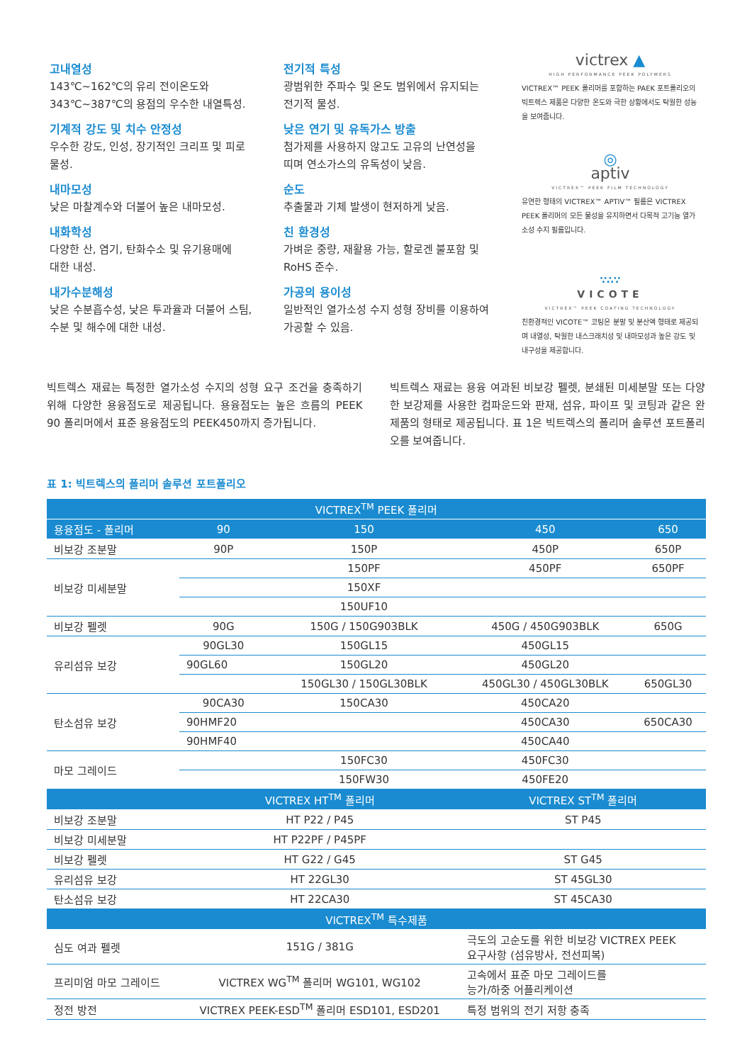고내열성
143℃~162℃의 유리 전이온도와
343℃~387℃의 용점의 우수한 내열특성.
기계적 강도 및 치수 안정성
우수한 강도, 인성, 장기적인 크리프 및 피로
물성.
내마모성
낮은 마찰계수와 더불어 높은 내마모성.
내화학성
다양한 산, 염기, 탄화수소 및 유기용매에
대한 내성.
내가수분해성
낮은 수분흡수성, 낮은 투과율과 더불어 스팀,
수분 및 해수에 대한 내성.
전기적 특성
광범위한 주파수 및 온도 범위에서 유지되는
전기적 물성.
낮은 연기 및 유독가스 방출
첨가제를 사용하지 않고도 고유의 난연성을
띠며 연소가스의 유독성이 낮음.
순도
추출물과 기체 발생이 현저하게 낮음.
친 환경성
가벼운 중량, 재활용 가능, 할로겐 불포함 및
RoHS 준수.
가공의 용이성
일반적인 열가소성 수지 성형 장비를 이용하여
가공할 수 있음.
victrex ▲
HIGH PERFORMANCE PEEK POLYMERS
VICTREX™ PEEK 폴리머를 포함하는 PAEK 포트폴리오의 빅트렉스 제품은 다양한 온도와 극한 상황에서도 탁월한 성능을 보여줍니다.
◎
aptiv
VICTREX™ PEEK FILM TECHNOLOGY
유연한 형태의 VICTREX™ APTIV™ 필름은 VICTREX PEEK 폴리머의 모든 물성을 유지하면서 다목적 고기능 열가소성 수지 필름입니다.
∵∴∵
VICOTE
VICTREX™ PEEK COATING TECHNOLOGY
친환경적인 VICOTE™ 코팅은 분말 및 분산액 형태로 제공되며 내열성, 탁월한 내스크래치성 및 내마모성과 높은 강도 및 내구성을 제공합니다.
빅트렉스 재료는 특정한 열가소성 수지의 성형 요구 조건을 충족하기 위해 다양한 용융점도로 제공됩니다. 용융점도는 높은 흐름의 PEEK 90 폴리머에서 표준 용융점도의 PEEK450까지 증가됩니다.
빅트렉스 재료는 용융 여과된 비보강 펠렛, 분쇄된 미세분말 또는 다양한 보강제를 사용한 컴파운드와 판재, 섬유, 파이프 및 코팅과 같은 완제품의 형태로 제공됩니다. 표 1은 빅트렉스의 폴리머 솔루션 포트폴리오를 보여줍니다.
표 1: 빅트렉스의 폴리머 솔루션 포트폴리오
| VICTREX<sup>TM</sup> PEEK 폴리머 | | | | |
| --- | --- | --- | --- | --- |
| 용융점도 - 폴리머 | 90 | 150 | 450 | 650 |
| 비보강 조분말 | 90P | 150P | 450P | 650P |
| 비보강 미세분말 | | 150PF | 450PF | 650PF |
| | | 150XF | | |
| | | 150UF10 | | |
| 비보강 펠렛 | 90G | 150G / 150G903BLK | 450G / 450G903BLK | 650G |
| 유리섬유 보강 | 90GL30 | 150GL15 | 450GL15 | |
| | 90GL60 | 150GL20 | 450GL20 | |
| | | 150GL30 / 150GL30BLK | 450GL30 / 450GL30BLK | 650GL30 |
| 탄소섬유 보강 | 90CA30 | 150CA30 | 450CA20 | |
| | 90HMF20 | | 450CA30 | 650CA30 |
| | 90HMF40 | | 450CA40 | |
| 마모 그레이드 | | 150FC30 | 450FC30 | |
| | | 150FW30 | 450FE20 | |
| | VICTREX HT<sup>TM</sup> 폴리머 | | VICTREX ST<sup>TM</sup> 폴리머 | |
| 비보강 조분말 | HT P22 / P45 | | ST P45 | |
| 비보강 미세분말 | HT P22PF / P45PF | | | |
| 비보강 펠렛 | HT G22 / G45 | | ST G45 | |
| 유리섬유 보강 | HT 22GL30 | | ST 45GL30 | |
| 탄소섬유 보강 | HT 22CA30 | | ST 45CA30 | |
| VICTREX<sup>TM</sup> 특수제품 | | | | |
| 심도 여과 펠렛 | 151G / 381G | | 극도의 고순도를 위한 비보강 VICTREX PEEK 요구사항 (섬유방사, 전선피복) | |
| 프리미엄 마모 그레이드 | VICTREX WG<sup>TM</sup> 폴리머 WG101, WG102 | | 고속에서 표준 마모 그레이드를 능가/하중 어플리케이션 | |
| 정전 방전 | VICTREX PEEK-ESD<sup>TM</sup> 폴리머 ESD101, ESD201 | | 특정 범위의 전기 저항 충족 | |